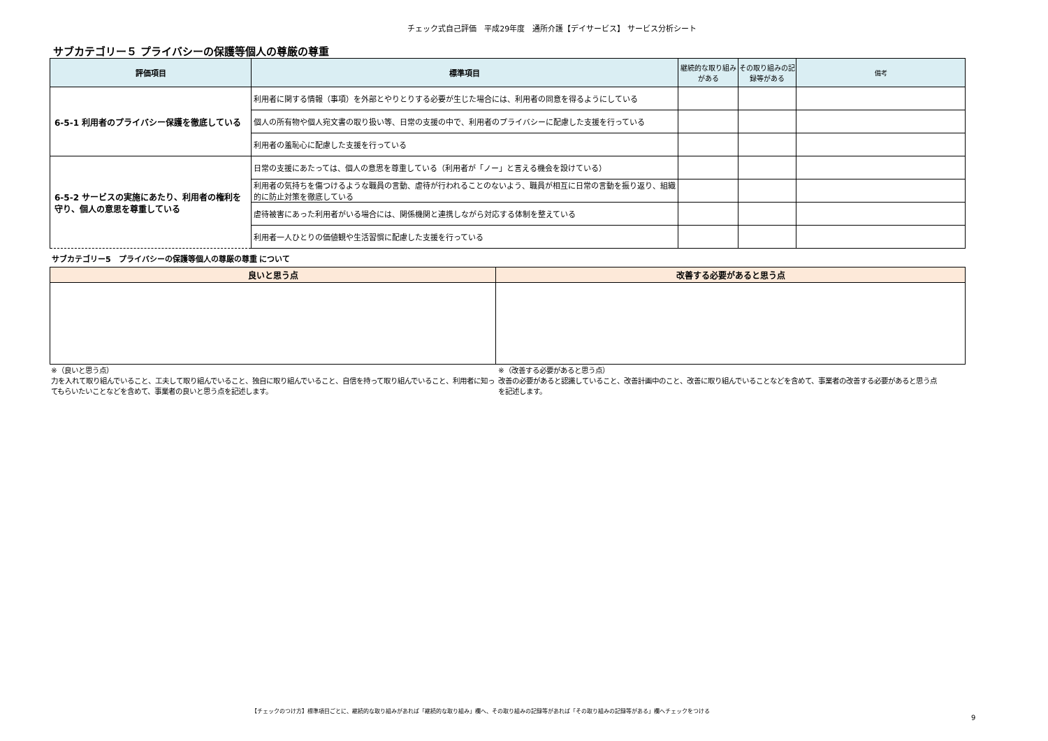チェック式自己評価　平成29年度　通所介護【デイサービス】 サービス分析シート
サブカテゴリー５ プライバシーの保護等個人の尊厳の尊重
| 評価項目 | 標準項目 | 継続的な取り組みがある | その取り組みの記録等がある | 備考 |
| --- | --- | --- | --- | --- |
| 6-5-1 利用者のプライバシー保護を徹底している | 利用者に関する情報（事項）を外部とやりとりする必要が生じた場合には、利用者の同意を得るようにしている | | | |
| | 個人の所有物や個人宛文書の取り扱い等、日常の支援の中で、利用者のプライバシーに配慮した支援を行っている | | | |
| | 利用者の羞恥心に配慮した支援を行っている | | | |
| 6-5-2 サービスの実施にあたり、利用者の権利を守り、個人の意思を尊重している | 日常の支援にあたっては、個人の意思を尊重している（利用者が「ノー」と言える機会を設けている） | | | |
| | 利用者の気持ちを傷つけるような職員の言動、虐待が行われることのないよう、職員が相互に日常の言動を振り返り、組織的に防止対策を徹底している | | | |
| | 虐待被害にあった利用者がいる場合には、関係機関と連携しながら対応する体制を整えている | | | |
| | 利用者一人ひとりの価値観や生活習慣に配慮した支援を行っている | | | |
サブカテゴリー5　プライバシーの保護等個人の尊厳の尊重 について
| 良いと思う点 | 改善する必要があると思う点 |
| --- | --- |
※（良いと思う点）
力を入れて取り組んでいること、工夫して取り組んでいること、独自に取り組んでいること、自信を持って取り組んでいること、利用者に知ってもらいたいことなどを含めて、事業者の良いと思う点を記述します。
※（改善する必要があると思う点）
改善の必要があると認識していること、改善計画中のこと、改善に取り組んでいることなどを含めて、事業者の改善する必要があると思う点を記述します。
【チェックのつけ方】標準項目ごとに、継続的な取り組みがあれば「継続的な取り組み」欄へ、その取り組みの記録等があれば「その取り組みの記録等がある」欄へチェックをつける
9